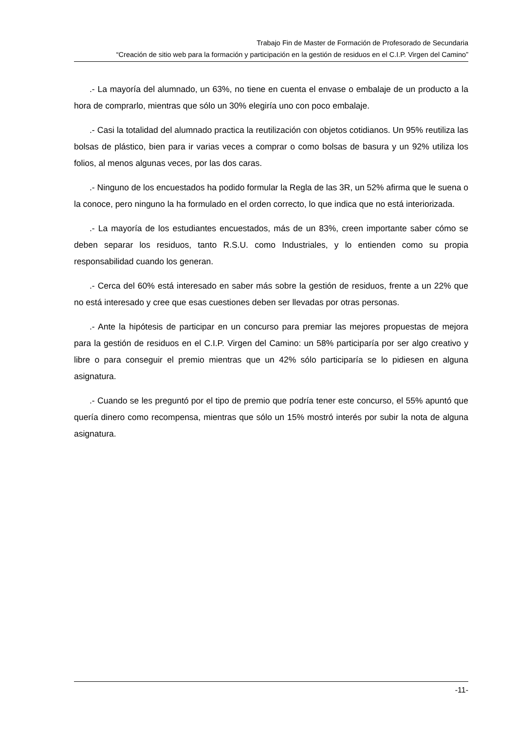Trabajo Fin de Master de Formación de Profesorado de Secundaria
“Creación de sitio web para la formación y participación en la gestión de residuos en el C.I.P. Virgen del Camino”
.- La mayoría del alumnado, un 63%, no tiene en cuenta el envase o embalaje de un producto a la hora de comprarlo, mientras que sólo un 30% elegiría uno con poco embalaje.
.- Casi la totalidad del alumnado practica la reutilización con objetos cotidianos. Un 95% reutiliza las bolsas de plástico, bien para ir varias veces a comprar o como bolsas de basura y un 92% utiliza los folios, al menos algunas veces, por las dos caras.
.- Ninguno de los encuestados ha podido formular la Regla de las 3R, un 52% afirma que le suena o la conoce, pero ninguno la ha formulado en el orden correcto, lo que indica que no está interiorizada.
.- La mayoría de los estudiantes encuestados, más de un 83%, creen importante saber cómo se deben separar los residuos, tanto R.S.U. como Industriales, y lo entienden como su propia responsabilidad cuando los generan.
.- Cerca del 60% está interesado en saber más sobre la gestión de residuos, frente a un 22% que no está interesado y cree que esas cuestiones deben ser llevadas por otras personas.
.- Ante la hipótesis de participar en un concurso para premiar las mejores propuestas de mejora para la gestión de residuos en el C.I.P. Virgen del Camino: un 58% participaría por ser algo creativo y libre o para conseguir el premio mientras que un 42% sólo participaría se lo pidiesen en alguna asignatura.
.- Cuando se les preguntó por el tipo de premio que podría tener este concurso, el 55% apuntó que quería dinero como recompensa, mientras que sólo un 15% mostró interés por subir la nota de alguna asignatura.
-11-